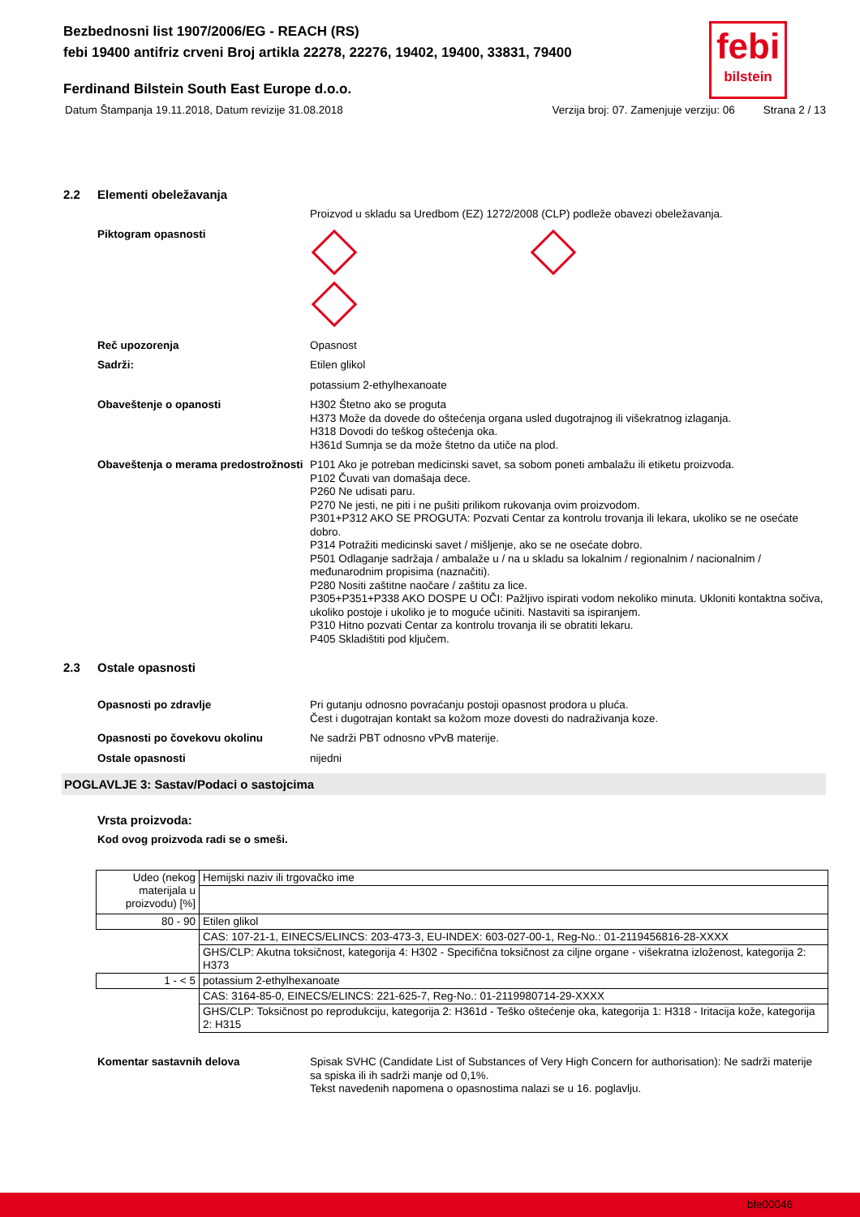febi
bilstein
Bezbednosni list 1907/2006/EG - REACH (RS)
febi 19400 antifriz crveni Broj artikla 22278, 22276, 19402, 19400, 33831, 79400
Ferdinand Bilstein South East Europe d.o.o.
Datum Štampanja 19.11.2018, Datum revizije 31.08.2018 Verzija broj: 07. Zamenjuje verziju: 06 Strana 2 / 13
2.2 Elementi obeležavanja
Proizvod u skladu sa Uredbom (EZ) 1272/2008 (CLP) podleže obavezi obeležavanja.
Piktogram opasnosti
Reč upozorenja Opasnost
Sadrži: Etilen glikol
potassium 2-ethylhexanoate
Obaveštenje o opanosti H302 Štetno ako se proguta
H373 Može da dovede do oštećenja organa usled dugotrajnog ili višekratnog izlaganja.
H318 Dovodi do teškog oštećenja oka.
H361d Sumnja se da može štetno da utiče na plod.
Obaveštenja o merama predostrožnosti
P101 Ako je potreban medicinski savet, sa sobom poneti ambalažu ili etiketu proizvoda.
P102 Čuvati van domašaja dece.
P260 Ne udisati paru.
P270 Ne jesti, ne piti i ne pušiti prilikom rukovanja ovim proizvodom.
P301+P312 AKO SE PROGUTA: Pozvati Centar za kontrolu trovanja ili lekara, ukoliko se ne osećate dobro.
P314 Potražiti medicinski savet / mišljenje, ako se ne osećate dobro.
P501 Odlaganje sadržaja / ambalaže u / na u skladu sa lokalnim / regionalnim / nacionalnim / međunarodnim propisima (naznačiti).
P280 Nositi zaštitne naočare / zaštitu za lice.
P305+P351+P338 AKO DOSPE U OČI: Pažljivo ispirati vodom nekoliko minuta. Ukloniti kontaktna sočiva, ukoliko postoje i ukoliko je to moguće učiniti. Nastaviti sa ispiranjem.
P310 Hitno pozvati Centar za kontrolu trovanja ili se obratiti lekaru.
P405 Skladištiti pod ključem.
2.3 Ostale opasnosti
Opasnosti po zdravlje Pri gutanju odnosno povraćanju postoji opasnost prodora u pluća.
Čest i dugotrajan kontakt sa kožom moze dovesti do nadraživanja koze.
Opasnosti po čovekovu okolinu Ne sadrži PBT odnosno vPvB materije.
Ostale opasnosti nijedni
POGLAVLJE 3: Sastav/Podaci o sastojcima
Vrsta proizvoda:
Kod ovog proizvoda radi se o smeši.
| Udeo (nekog materijala u proizvodu) [%] | Hemijski naziv ili trgovačko ime |
| 80 - 90 | Etilen glikol |
| | CAS: 107-21-1, EINECS/ELINCS: 203-473-3, EU-INDEX: 603-027-00-1, Reg-No.: 01-2119456816-28-XXXX |
| | GHS/CLP: Akutna toksičnost, kategorija 4: H302 - Specifična toksičnost za ciljne organe - višekratna izloženost, kategorija 2: H373 |
| 1 - < 5 | potassium 2-ethylhexanoate |
| | CAS: 3164-85-0, EINECS/ELINCS: 221-625-7, Reg-No.: 01-2119980714-29-XXXX |
| | GHS/CLP: Toksičnost po reprodukciju, kategorija 2: H361d - Teško oštećenje oka, kategorija 1: H318 - Iritacija kože, kategorija 2: H315 |
Komentar sastavnih delova Spisak SVHC (Candidate List of Substances of Very High Concern for authorisation): Ne sadrži materije sa spiska ili ih sadrži manje od 0,1%.
Tekst navedenih napomena o opasnostima nalazi se u 16. poglavlju.
bfe00046